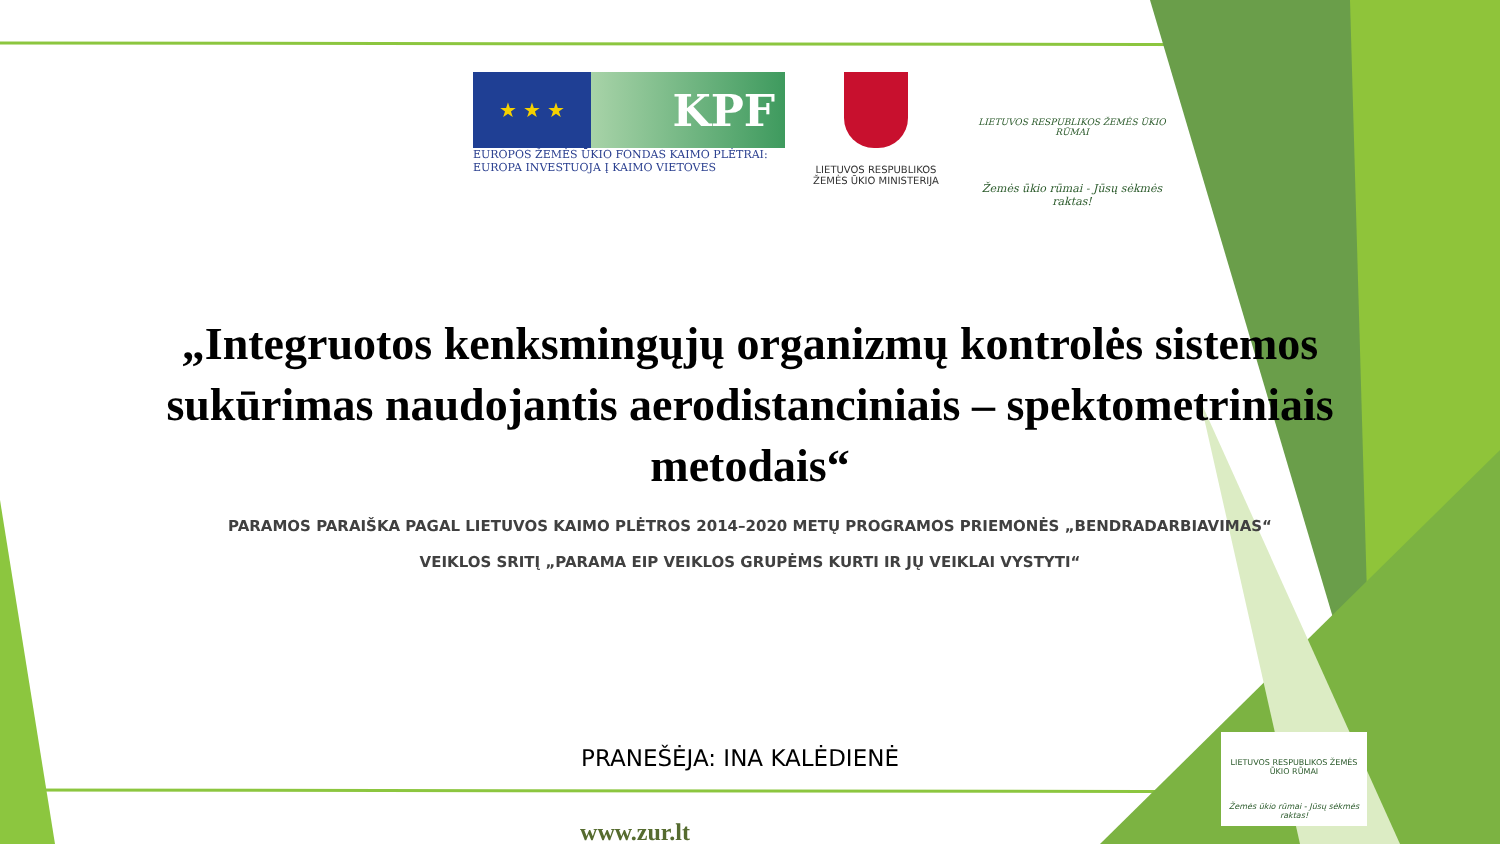★ ★ ★
KPF
EUROPOS ŽEMĖS ŪKIO FONDAS KAIMO PLĖTRAI:
EUROPA INVESTUOJA Į KAIMO VIETOVES
LIETUVOS RESPUBLIKOS
ŽEMĖS ŪKIO MINISTERIJA
LIETUVOS RESPUBLIKOS ŽEMĖS ŪKIO RŪMAI
Žemės ūkio rūmai - Jūsų sėkmės raktas!
„Integruotos kenksmingųjų organizmų kontrolės sistemos sukūrimas naudojantis aerodistanciniais – spektometriniais metodais“
PARAMOS PARAIŠKA PAGAL LIETUVOS KAIMO PLĖTROS 2014–2020 METŲ PROGRAMOS PRIEMONĖS „BENDRADARBIAVIMAS“
VEIKLOS SRITĮ „PARAMA EIP VEIKLOS GRUPĖMS KURTI IR JŲ VEIKLAI VYSTYTI“
PRANEŠĖJA: INA KALĖDIENĖ
www.zur.lt
LIETUVOS RESPUBLIKOS ŽEMĖS ŪKIO RŪMAI
Žemės ūkio rūmai - Jūsų sėkmės raktas!